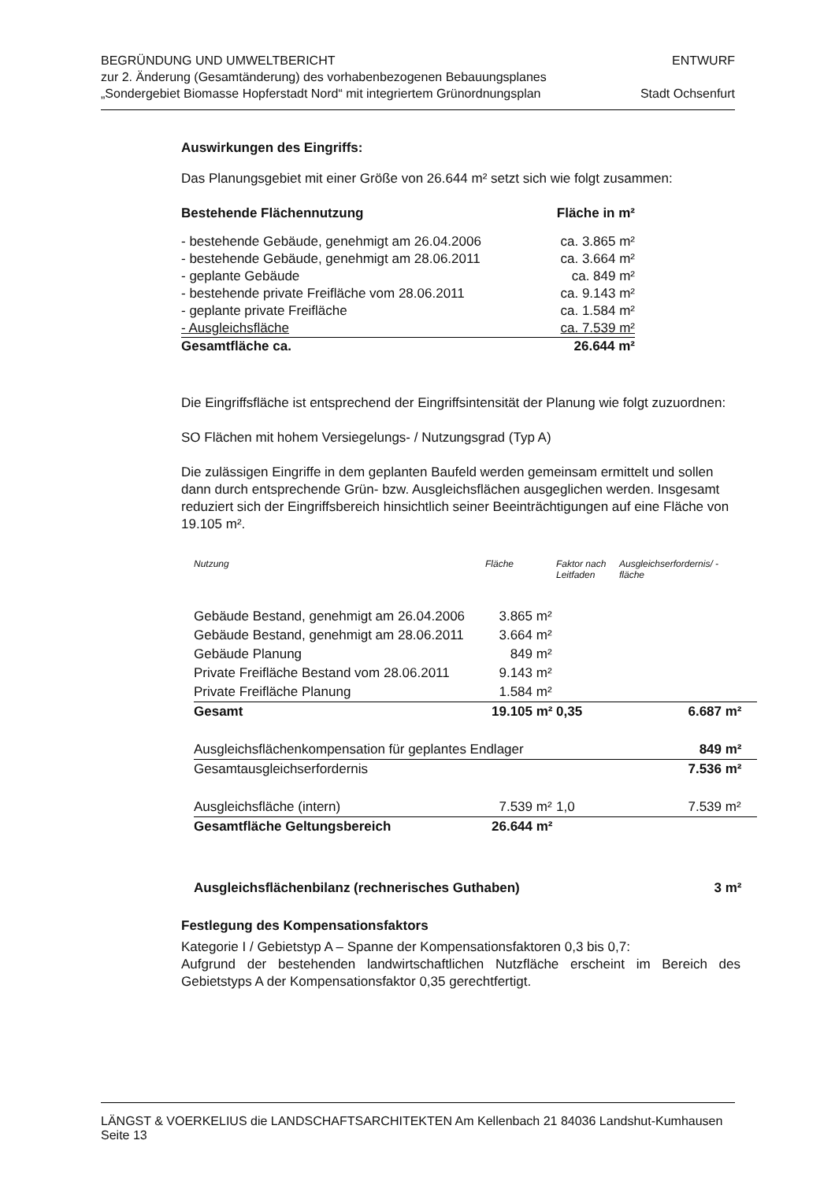BEGRÜNDUNG UND UMWELTBERICHT
zur 2. Änderung (Gesamtänderung) des vorhabenbezogenen Bebauungsplanes
„Sondergebiet Biomasse Hopferstadt Nord“ mit integriertem Grünordnungsplan
ENTWURF
Stadt Ochsenfurt
Auswirkungen des Eingriffs:
Das Planungsgebiet mit einer Größe von 26.644 m² setzt sich wie folgt zusammen:
| Bestehende Flächennutzung | Fläche in m² |
| - bestehende Gebäude, genehmigt am 26.04.2006 | ca. 3.865 m² |
| - bestehende Gebäude, genehmigt am 28.06.2011 | ca. 3.664 m² |
| - geplante Gebäude | ca. 849 m² |
| - bestehende private Freifläche vom 28.06.2011 | ca. 9.143 m² |
| - geplante private Freifläche | ca. 1.584 m² |
| - Ausgleichsfläche | ca. 7.539 m² |
| Gesamtfläche ca. | 26.644 m² |
Die Eingriffsfläche ist entsprechend der Eingriffsintensität der Planung wie folgt zuzuordnen:
SO Flächen mit hohem Versiegelungs- / Nutzungsgrad (Typ A)
Die zulässigen Eingriffe in dem geplanten Baufeld werden gemeinsam ermittelt und sollen dann durch entsprechende Grün- bzw. Ausgleichsflächen ausgeglichen werden. Insgesamt reduziert sich der Eingriffsbereich hinsichtlich seiner Beeinträchtigungen auf eine Fläche von 19.105 m².
| Nutzung | Fläche | | Faktor nach Leitfaden | Ausgleichserfordernis/ -fläche | |
| --- | --- | --- | --- | --- | --- |
| Gebäude Bestand, genehmigt am 26.04.2006 | 3.865 | m² | | | |
| Gebäude Bestand, genehmigt am 28.06.2011 | 3.664 | m² | | | |
| Gebäude Planung | 849 | m² | | | |
| Private Freifläche Bestand vom 28.06.2011 | 9.143 | m² | | | |
| Private Freifläche Planung | 1.584 | m² | | | |
| Gesamt | 19.105 | m² | 0,35 | 6.687 | m² |
| Ausgleichsflächenkompensation für geplantes Endlager | | | | 849 | m² |
| Gesamtausgleichserfordernis | | | | 7.536 | m² |
| Ausgleichsfläche (intern) | 7.539 | m² | 1,0 | 7.539 | m² |
| Gesamtfläche Geltungsbereich | 26.644 | m² | | | |
| Ausgleichsflächenbilanz (rechnerisches Guthaben) | | | | 3 | m² |
Festlegung des Kompensationsfaktors
Kategorie I / Gebietstyp A – Spanne der Kompensationsfaktoren 0,3 bis 0,7:
Aufgrund der bestehenden landwirtschaftlichen Nutzfläche erscheint im Bereich des Gebietstyps A der Kompensationsfaktor 0,35 gerechtfertigt.
LÄNGST & VOERKELIUS die LANDSCHAFTSARCHITEKTEN Am Kellenbach 21 84036 Landshut-Kumhausen Seite 13